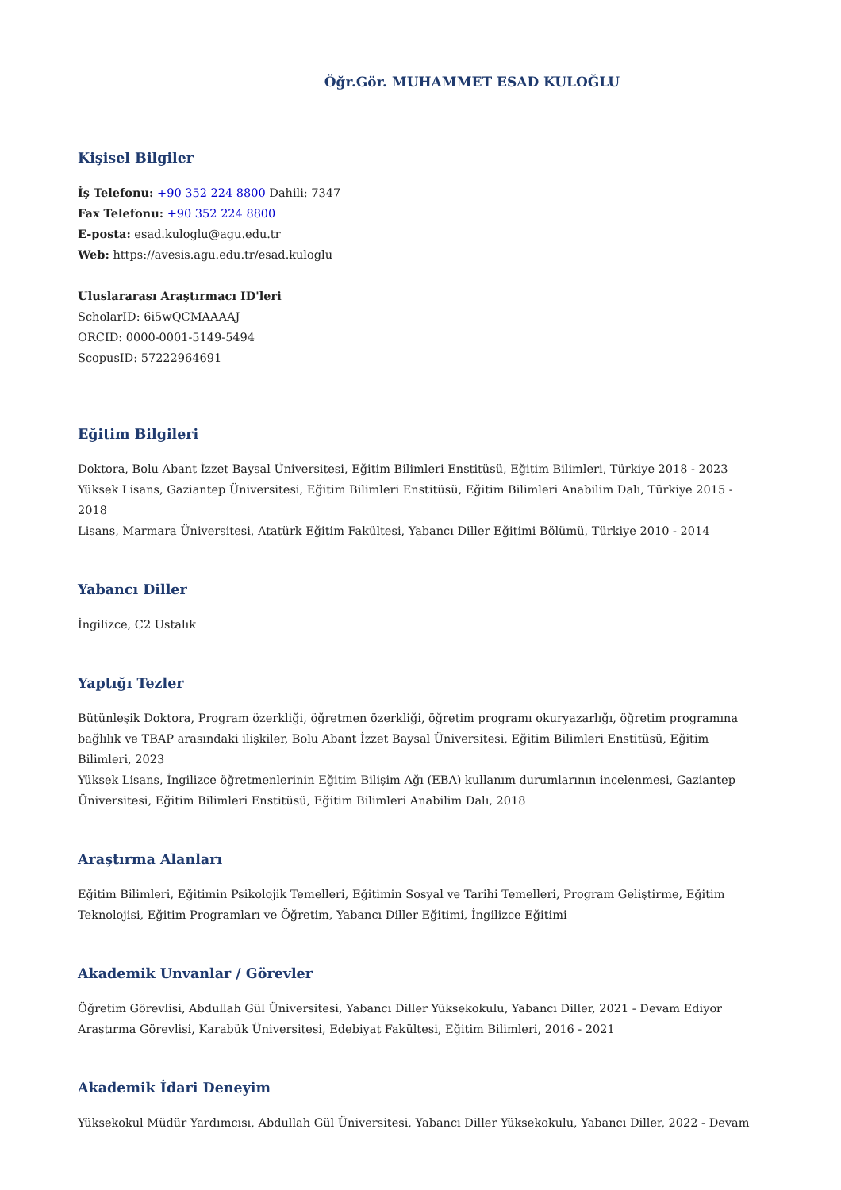Öğr.Gör. MUHAMMET ESAD KULOĞLU
Kişisel Bilgiler
İş Telefonu: +90 352 224 8800 Dahili: 7347
Fax Telefonu: +90 352 224 8800
E-posta: esad.kuloglu@agu.edu.tr
Web: https://avesis.agu.edu.tr/esad.kuloglu
Uluslararası Araştırmacı ID'leri
ScholarID: 6i5wQCMAAAAJ
ORCID: 0000-0001-5149-5494
ScopusID: 57222964691
Eğitim Bilgileri
Doktora, Bolu Abant İzzet Baysal Üniversitesi, Eğitim Bilimleri Enstitüsü, Eğitim Bilimleri, Türkiye 2018 - 2023
Yüksek Lisans, Gaziantep Üniversitesi, Eğitim Bilimleri Enstitüsü, Eğitim Bilimleri Anabilim Dalı, Türkiye 2015 - 2018
Lisans, Marmara Üniversitesi, Atatürk Eğitim Fakültesi, Yabancı Diller Eğitimi Bölümü, Türkiye 2010 - 2014
Yabancı Diller
İngilizce, C2 Ustalık
Yaptığı Tezler
Bütünleşik Doktora, Program özerkliği, öğretmen özerkliği, öğretim programı okuryazarlığı, öğretim programına bağlılık ve TBAP arasındaki ilişkiler, Bolu Abant İzzet Baysal Üniversitesi, Eğitim Bilimleri Enstitüsü, Eğitim Bilimleri, 2023
Yüksek Lisans, İngilizce öğretmenlerinin Eğitim Bilişim Ağı (EBA) kullanım durumlarının incelenmesi, Gaziantep Üniversitesi, Eğitim Bilimleri Enstitüsü, Eğitim Bilimleri Anabilim Dalı, 2018
Araştırma Alanları
Eğitim Bilimleri, Eğitimin Psikolojik Temelleri, Eğitimin Sosyal ve Tarihi Temelleri, Program Geliştirme, Eğitim Teknolojisi, Eğitim Programları ve Öğretim, Yabancı Diller Eğitimi, İngilizce Eğitimi
Akademik Unvanlar / Görevler
Öğretim Görevlisi, Abdullah Gül Üniversitesi, Yabancı Diller Yüksekokulu, Yabancı Diller, 2021 - Devam Ediyor
Araştırma Görevlisi, Karabük Üniversitesi, Edebiyat Fakültesi, Eğitim Bilimleri, 2016 - 2021
Akademik İdari Deneyim
Yüksekokul Müdür Yardımcısı, Abdullah Gül Üniversitesi, Yabancı Diller Yüksekokulu, Yabancı Diller, 2022 - Devam